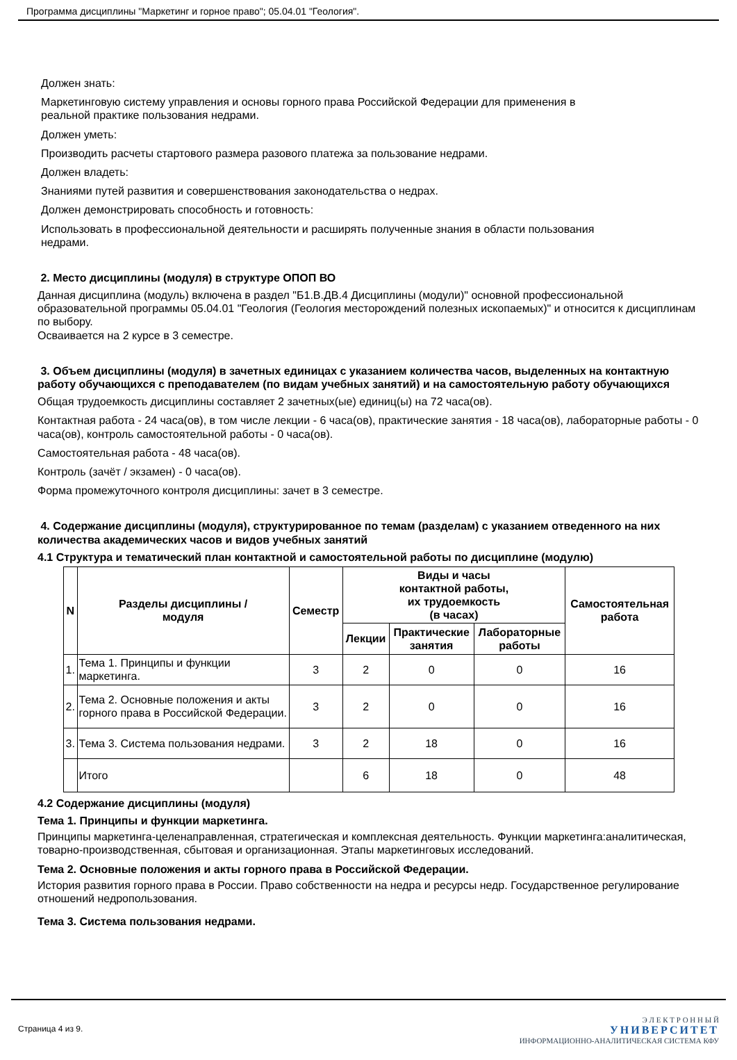Программа дисциплины "Маркетинг и горное право"; 05.04.01 "Геология".
Должен знать:
Маркетинговую систему управления и основы горного права Российской Федерации для применения в
реальной практике пользования недрами.
Должен уметь:
Производить расчеты стартового размера разового платежа за пользование недрами.
Должен владеть:
Знаниями путей развития и совершенствования законодательства о недрах.
Должен демонстрировать способность и готовность:
Использовать в профессиональной деятельности и расширять полученные знания в области пользования
недрами.
2. Место дисциплины (модуля) в структуре ОПОП ВО
Данная дисциплина (модуль) включена в раздел "Б1.В.ДВ.4 Дисциплины (модули)" основной профессиональной образовательной программы 05.04.01 "Геология (Геология месторождений полезных ископаемых)" и относится к дисциплинам по выбору.
Осваивается на 2 курсе в 3 семестре.
3. Объем дисциплины (модуля) в зачетных единицах с указанием количества часов, выделенных на контактную работу обучающихся с преподавателем (по видам учебных занятий) и на самостоятельную работу обучающихся
Общая трудоемкость дисциплины составляет 2 зачетных(ые) единиц(ы) на 72 часа(ов).
Контактная работа - 24 часа(ов), в том числе лекции - 6 часа(ов), практические занятия - 18 часа(ов), лабораторные работы - 0 часа(ов), контроль самостоятельной работы - 0 часа(ов).
Самостоятельная работа - 48 часа(ов).
Контроль (зачёт / экзамен) - 0 часа(ов).
Форма промежуточного контроля дисциплины: зачет в 3 семестре.
4. Содержание дисциплины (модуля), структурированное по темам (разделам) с указанием отведенного на них количества академических часов и видов учебных занятий
4.1 Структура и тематический план контактной и самостоятельной работы по дисциплине (модулю)
| N | Разделы дисциплины / модуля | Семестр | Виды и часы контактной работы, их трудоемкость (в часах) | | | Самостоятельная работа |
| --- | --- | --- | --- | --- | --- | --- |
| | | | Лекции | Практические занятия | Лабораторные работы | |
| 1. | Тема 1. Принципы и функции маркетинга. | 3 | 2 | 0 | 0 | 16 |
| 2. | Тема 2. Основные положения и акты горного права в Российской Федерации. | 3 | 2 | 0 | 0 | 16 |
| 3. | Тема 3. Система пользования недрами. | 3 | 2 | 18 | 0 | 16 |
| | Итого | | 6 | 18 | 0 | 48 |
4.2 Содержание дисциплины (модуля)
Тема 1. Принципы и функции маркетинга.
Принципы маркетинга-целенаправленная, стратегическая и комплексная деятельность. Функции маркетинга:аналитическая, товарно-производственная, сбытовая и организационная. Этапы маркетинговых исследований.
Тема 2. Основные положения и акты горного права в Российской Федерации.
История развития горного права в России. Право собственности на недра и ресурсы недр. Государственное регулирование отношений недропользования.
Тема 3. Система пользования недрами.
Страница 4 из 9.
Э Л Е К Т Р О Н Н Ы Й
УНИВЕРСИТЕТ
ИНФОРМАЦИОННО-АНАЛИТИЧЕСКАЯ СИСТЕМА КФУ